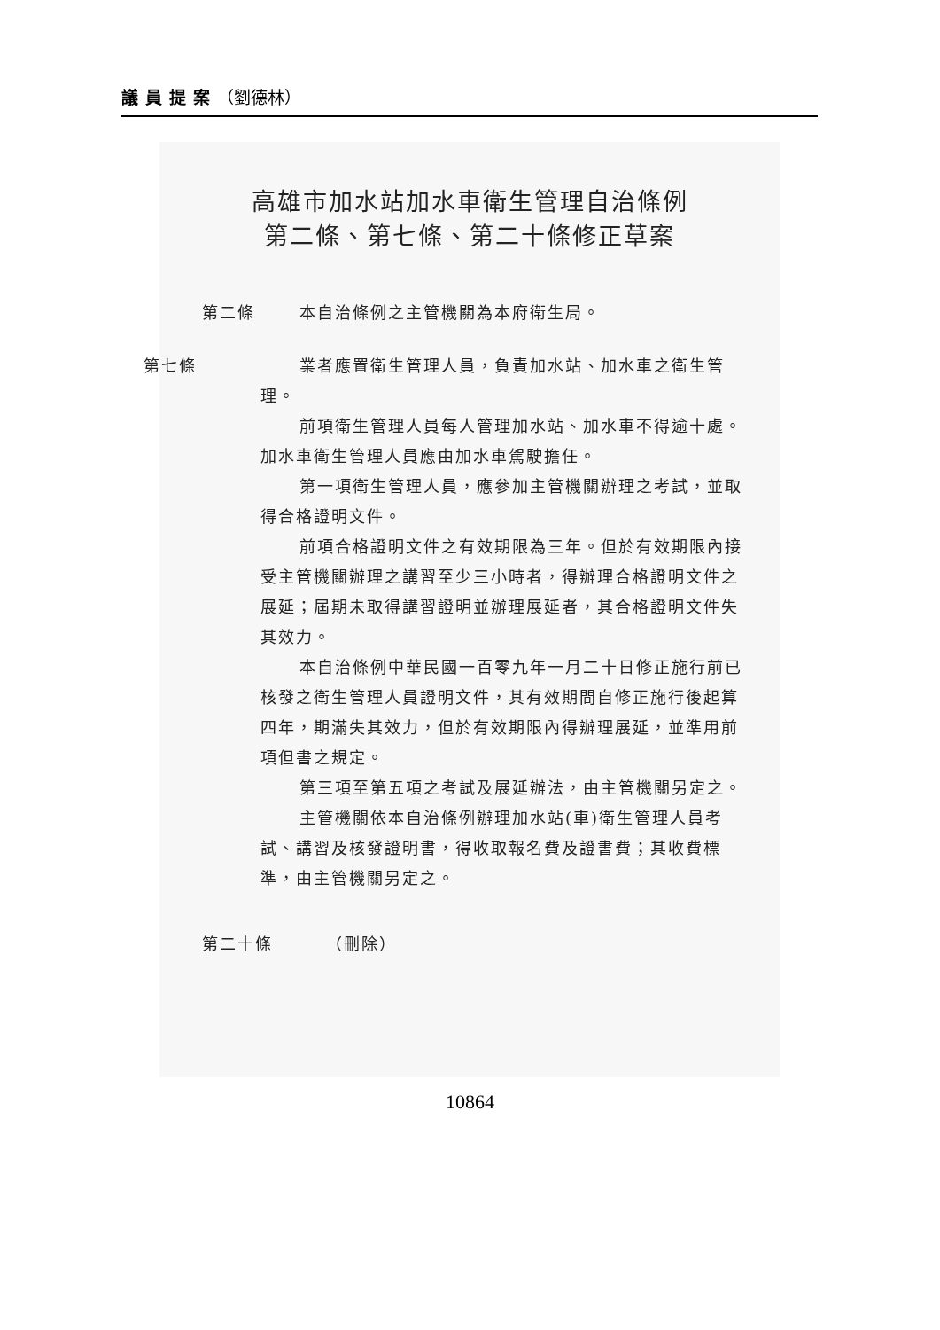議員提案（劉德林）
高雄市加水站加水車衛生管理自治條例
第二條、第七條、第二十條修正草案
第二條 本自治條例之主管機關為本府衛生局。
第七條 業者應置衛生管理人員，負責加水站、加水車之衛生管理。
前項衛生管理人員每人管理加水站、加水車不得逾十處。加水車衛生管理人員應由加水車駕駛擔任。
第一項衛生管理人員，應參加主管機關辦理之考試，並取得合格證明文件。
前項合格證明文件之有效期限為三年。但於有效期限內接受主管機關辦理之講習至少三小時者，得辦理合格證明文件之展延；屆期未取得講習證明並辦理展延者，其合格證明文件失其效力。
本自治條例中華民國一百零九年一月二十日修正施行前已核發之衛生管理人員證明文件，其有效期間自修正施行後起算四年，期滿失其效力，但於有效期限內得辦理展延，並準用前項但書之規定。
第三項至第五項之考試及展延辦法，由主管機關另定之。
主管機關依本自治條例辦理加水站(車)衛生管理人員考試、講習及核發證明書，得收取報名費及證書費；其收費標準，由主管機關另定之。
第二十條 （刪除）
10864